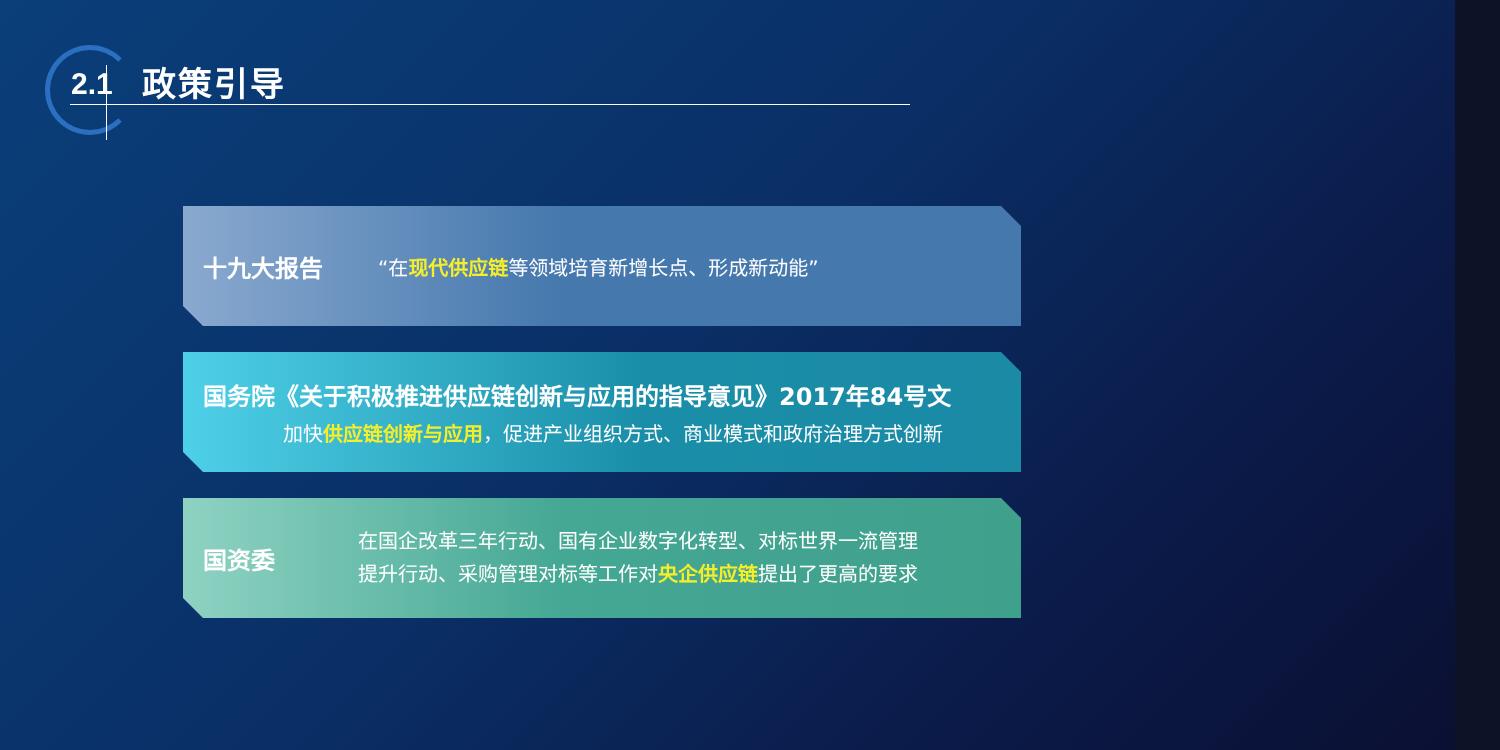2.1 政策引导
十九大报告 “在现代供应链等领域培育新增长点、形成新动能”
国务院《关于积极推进供应链创新与应用的指导意见》2017年84号文
加快供应链创新与应用，促进产业组织方式、商业模式和政府治理方式创新
国资委 在国企改革三年行动、国有企业数字化转型、对标世界一流管理
提升行动、采购管理对标等工作对央企供应链提出了更高的要求